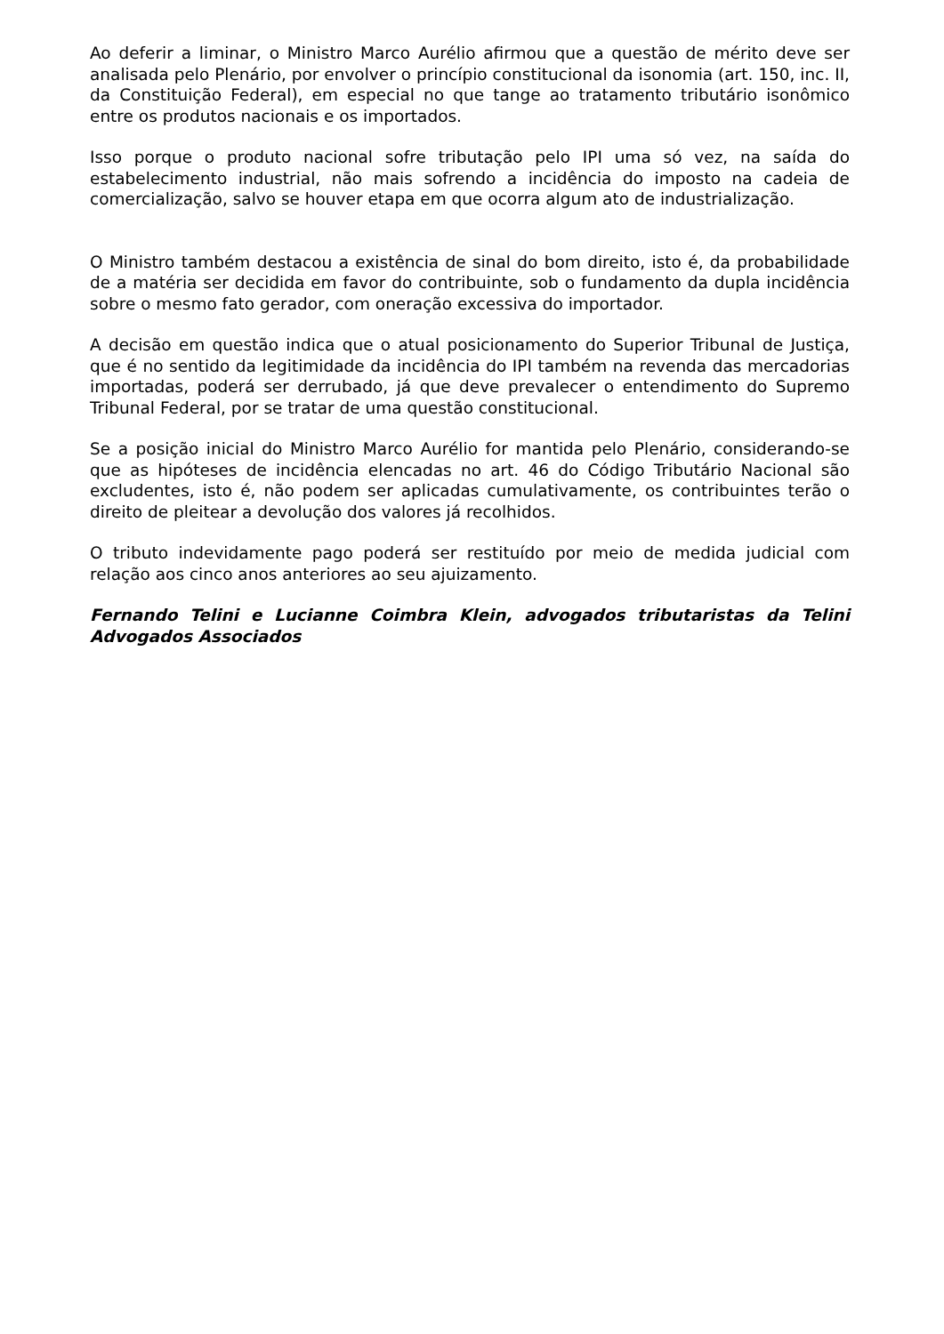Ao deferir a liminar, o Ministro Marco Aurélio afirmou que a questão de mérito deve ser analisada pelo Plenário, por envolver o princípio constitucional da isonomia (art. 150, inc. II, da Constituição Federal), em especial no que tange ao tratamento tributário isonômico entre os produtos nacionais e os importados.
Isso porque o produto nacional sofre tributação pelo IPI uma só vez, na saída do estabelecimento industrial, não mais sofrendo a incidência do imposto na cadeia de comercialização, salvo se houver etapa em que ocorra algum ato de industrialização.
O Ministro também destacou a existência de sinal do bom direito, isto é, da probabilidade de a matéria ser decidida em favor do contribuinte, sob o fundamento da dupla incidência sobre o mesmo fato gerador, com oneração excessiva do importador.
A decisão em questão indica que o atual posicionamento do Superior Tribunal de Justiça, que é no sentido da legitimidade da incidência do IPI também na revenda das mercadorias importadas, poderá ser derrubado, já que deve prevalecer o entendimento do Supremo Tribunal Federal, por se tratar de uma questão constitucional.
Se a posição inicial do Ministro Marco Aurélio for mantida pelo Plenário, considerando-se que as hipóteses de incidência elencadas no art. 46 do Código Tributário Nacional são excludentes, isto é, não podem ser aplicadas cumulativamente, os contribuintes terão o direito de pleitear a devolução dos valores já recolhidos.
O tributo indevidamente pago poderá ser restituído por meio de medida judicial com relação aos cinco anos anteriores ao seu ajuizamento.
Fernando Telini e Lucianne Coimbra Klein, advogados tributaristas da Telini Advogados Associados